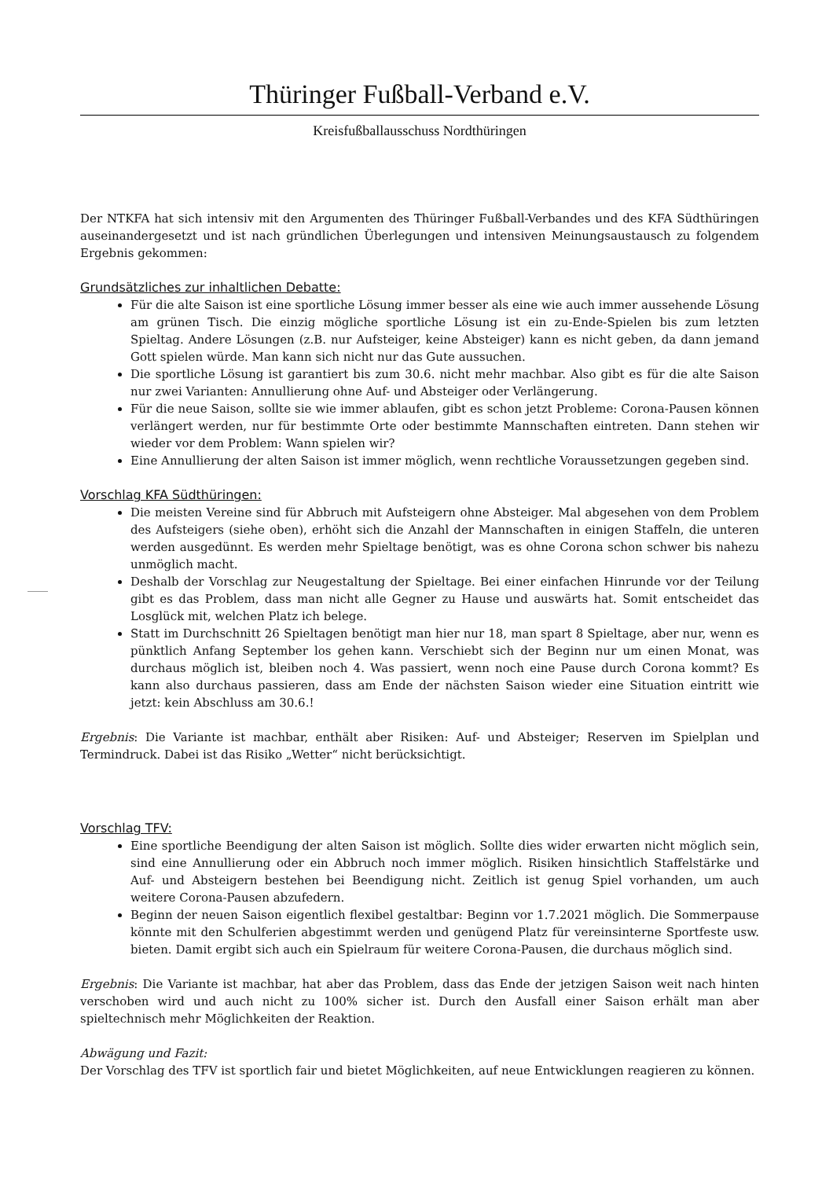Thüringer Fußball-Verband e.V.
Kreisfußballausschuss Nordthüringen
Der NTKFA hat sich intensiv mit den Argumenten des Thüringer Fußball-Verbandes und des KFA Südthüringen auseinandergesetzt und ist nach gründlichen Überlegungen und intensiven Meinungsaustausch zu folgendem Ergebnis gekommen:
Grundsätzliches zur inhaltlichen Debatte:
Für die alte Saison ist eine sportliche Lösung immer besser als eine wie auch immer aussehende Lösung am grünen Tisch. Die einzig mögliche sportliche Lösung ist ein zu-Ende-Spielen bis zum letzten Spieltag. Andere Lösungen (z.B. nur Aufsteiger, keine Absteiger) kann es nicht geben, da dann jemand Gott spielen würde. Man kann sich nicht nur das Gute aussuchen.
Die sportliche Lösung ist garantiert bis zum 30.6. nicht mehr machbar. Also gibt es für die alte Saison nur zwei Varianten: Annullierung ohne Auf- und Absteiger oder Verlängerung.
Für die neue Saison, sollte sie wie immer ablaufen, gibt es schon jetzt Probleme: Corona-Pausen können verlängert werden, nur für bestimmte Orte oder bestimmte Mannschaften eintreten. Dann stehen wir wieder vor dem Problem: Wann spielen wir?
Eine Annullierung der alten Saison ist immer möglich, wenn rechtliche Voraussetzungen gegeben sind.
Vorschlag KFA Südthüringen:
Die meisten Vereine sind für Abbruch mit Aufsteigern ohne Absteiger. Mal abgesehen von dem Problem des Aufsteigers (siehe oben), erhöht sich die Anzahl der Mannschaften in einigen Staffeln, die unteren werden ausgedünnt. Es werden mehr Spieltage benötigt, was es ohne Corona schon schwer bis nahezu unmöglich macht.
Deshalb der Vorschlag zur Neugestaltung der Spieltage. Bei einer einfachen Hinrunde vor der Teilung gibt es das Problem, dass man nicht alle Gegner zu Hause und auswärts hat. Somit entscheidet das Losglück mit, welchen Platz ich belege.
Statt im Durchschnitt 26 Spieltagen benötigt man hier nur 18, man spart 8 Spieltage, aber nur, wenn es pünktlich Anfang September los gehen kann. Verschiebt sich der Beginn nur um einen Monat, was durchaus möglich ist, bleiben noch 4. Was passiert, wenn noch eine Pause durch Corona kommt? Es kann also durchaus passieren, dass am Ende der nächsten Saison wieder eine Situation eintritt wie jetzt: kein Abschluss am 30.6.!
Ergebnis: Die Variante ist machbar, enthält aber Risiken: Auf- und Absteiger; Reserven im Spielplan und Termindruck. Dabei ist das Risiko „Wetter“ nicht berücksichtigt.
Vorschlag TFV:
Eine sportliche Beendigung der alten Saison ist möglich. Sollte dies wider erwarten nicht möglich sein, sind eine Annullierung oder ein Abbruch noch immer möglich. Risiken hinsichtlich Staffelstärke und Auf- und Absteigern bestehen bei Beendigung nicht. Zeitlich ist genug Spiel vorhanden, um auch weitere Corona-Pausen abzufedern.
Beginn der neuen Saison eigentlich flexibel gestaltbar: Beginn vor 1.7.2021 möglich. Die Sommerpause könnte mit den Schulferien abgestimmt werden und genügend Platz für vereinsinterne Sportfeste usw. bieten. Damit ergibt sich auch ein Spielraum für weitere Corona-Pausen, die durchaus möglich sind.
Ergebnis: Die Variante ist machbar, hat aber das Problem, dass das Ende der jetzigen Saison weit nach hinten verschoben wird und auch nicht zu 100% sicher ist. Durch den Ausfall einer Saison erhält man aber spieltechnisch mehr Möglichkeiten der Reaktion.
Abwägung und Fazit:
Der Vorschlag des TFV ist sportlich fair und bietet Möglichkeiten, auf neue Entwicklungen reagieren zu können.